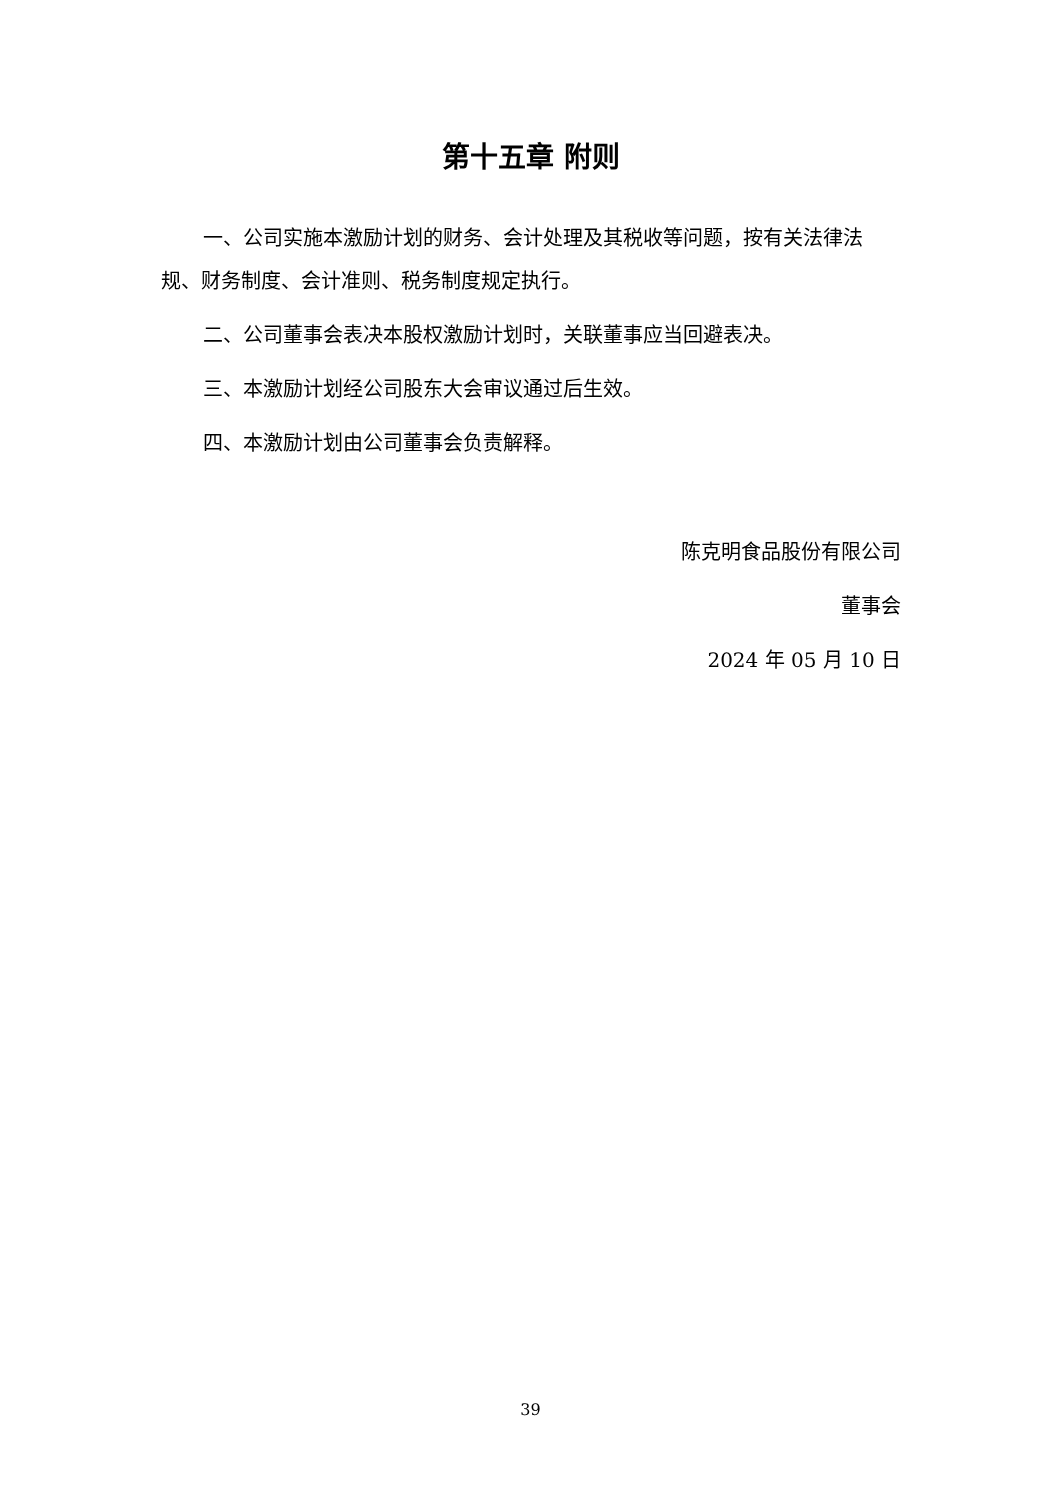第十五章 附则
一、公司实施本激励计划的财务、会计处理及其税收等问题，按有关法律法规、财务制度、会计准则、税务制度规定执行。
二、公司董事会表决本股权激励计划时，关联董事应当回避表决。
三、本激励计划经公司股东大会审议通过后生效。
四、本激励计划由公司董事会负责解释。
陈克明食品股份有限公司
董事会
2024 年 05 月 10 日
39